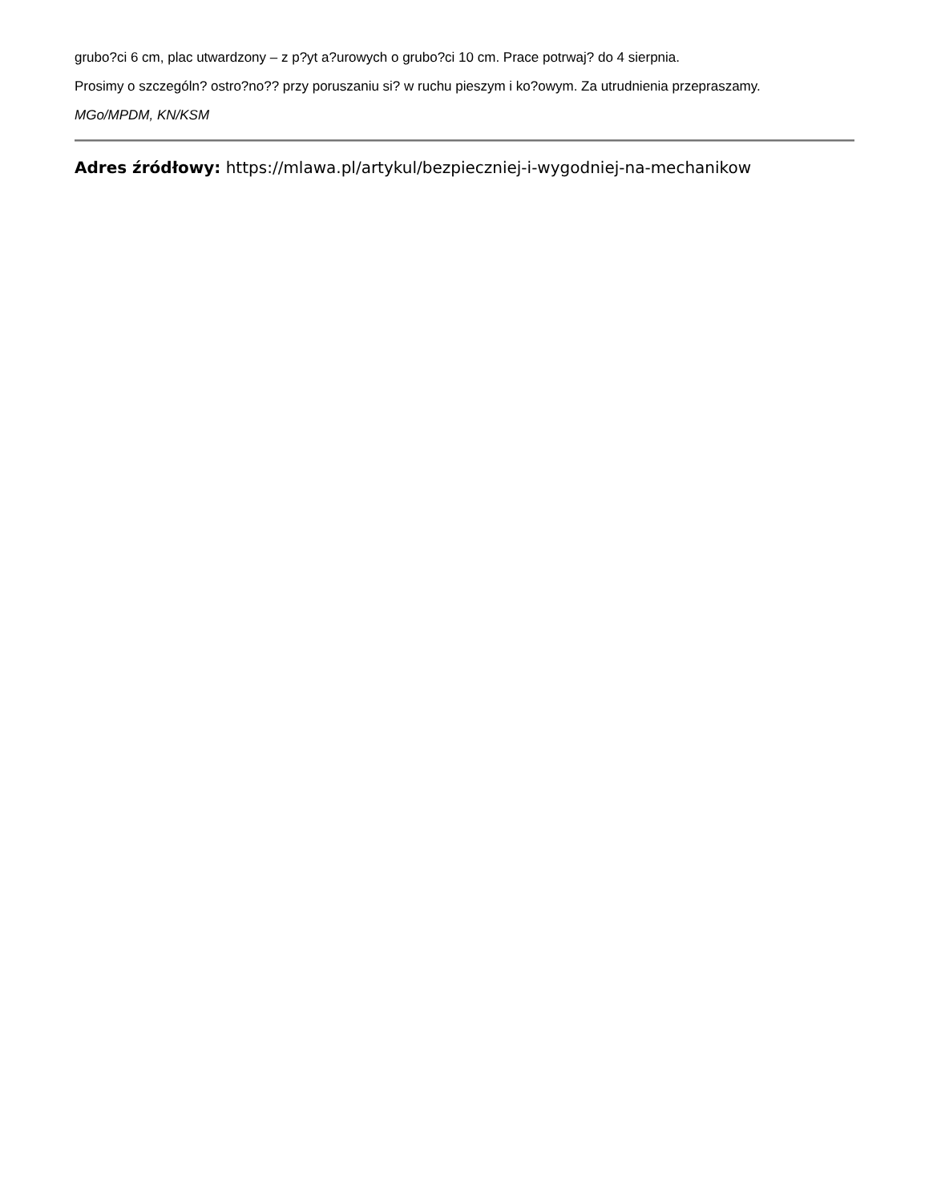grubo?ci 6 cm, plac utwardzony – z p?yt a?urowych o grubo?ci 10 cm. Prace potrwaj? do 4 sierpnia.
Prosimy o szczególn? ostro?no?? przy poruszaniu si? w ruchu pieszym i ko?owym. Za utrudnienia przepraszamy.
MGo/MPDM, KN/KSM
Adres źródłowy: https://mlawa.pl/artykul/bezpieczniej-i-wygodniej-na-mechanikow